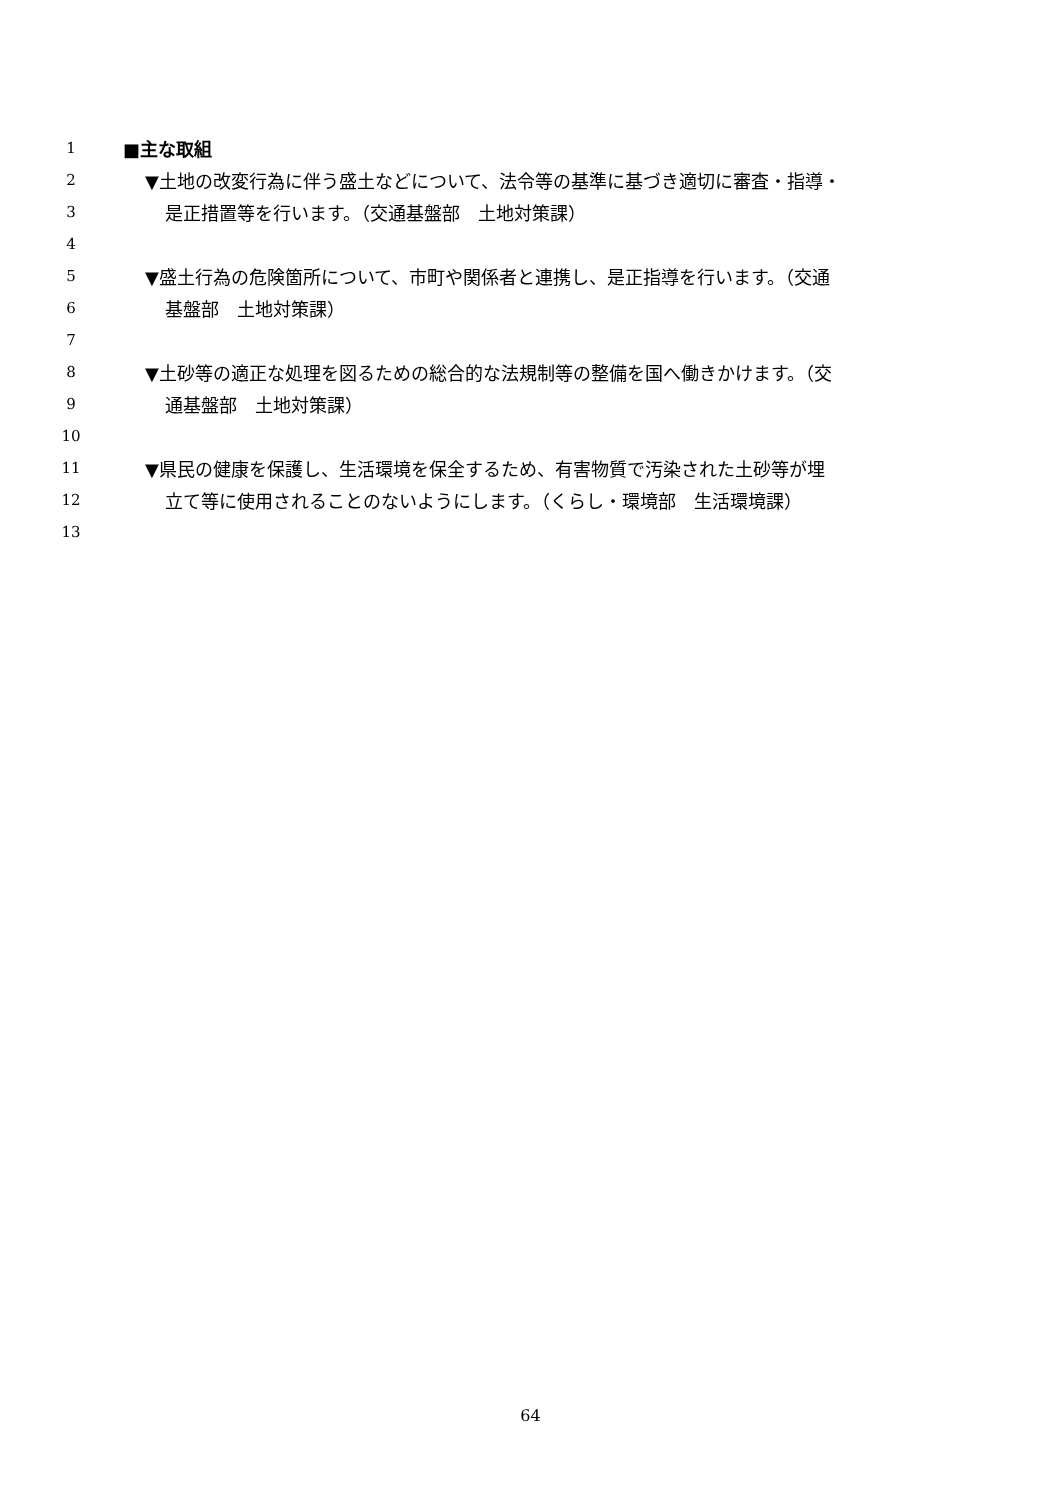1 ■主な取組
2 ▼土地の改変行為に伴う盛土などについて、法令等の基準に基づき適切に審査・指導・
3 是正措置等を行います。（交通基盤部　土地対策課）
4
5 ▼盛土行為の危険箇所について、市町や関係者と連携し、是正指導を行います。（交通
6 基盤部　土地対策課）
7
8 ▼土砂等の適正な処理を図るための総合的な法規制等の整備を国へ働きかけます。（交
9 通基盤部　土地対策課）
10
11 ▼県民の健康を保護し、生活環境を保全するため、有害物質で汚染された土砂等が埋
12 立て等に使用されることのないようにします。（くらし・環境部　生活環境課）
13
64